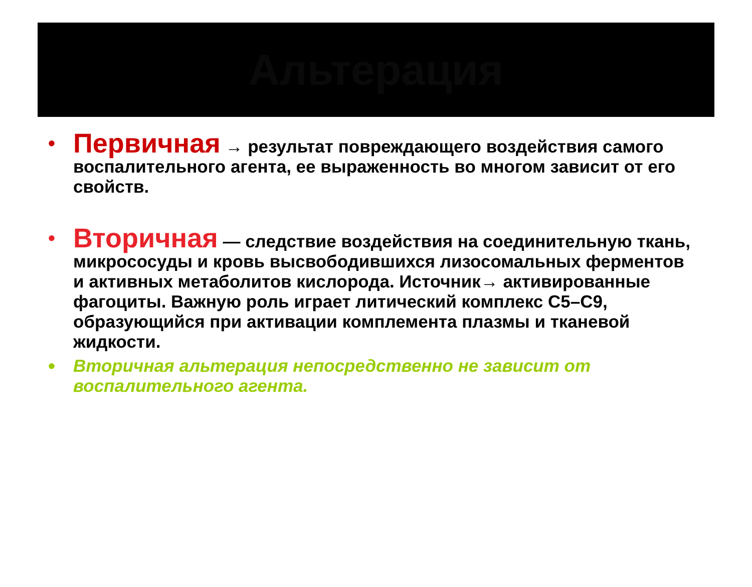Альтерация
• Первичная → результат повреждающего воздействия самого воспалительного агента, ее выраженность во многом зависит от его свойств.
• Вторичная — следствие воздействия на соединительную ткань, микрососуды и кровь высвободившихся лизосомальных ферментов и активных метаболитов кислорода. Источник→ активированные фагоциты. Важную роль играет литический комплекс С5–С9, образующийся при активации комплемента плазмы и тканевой жидкости.
• Вторичная альтерация непосредственно не зависит от воспалительного агента.